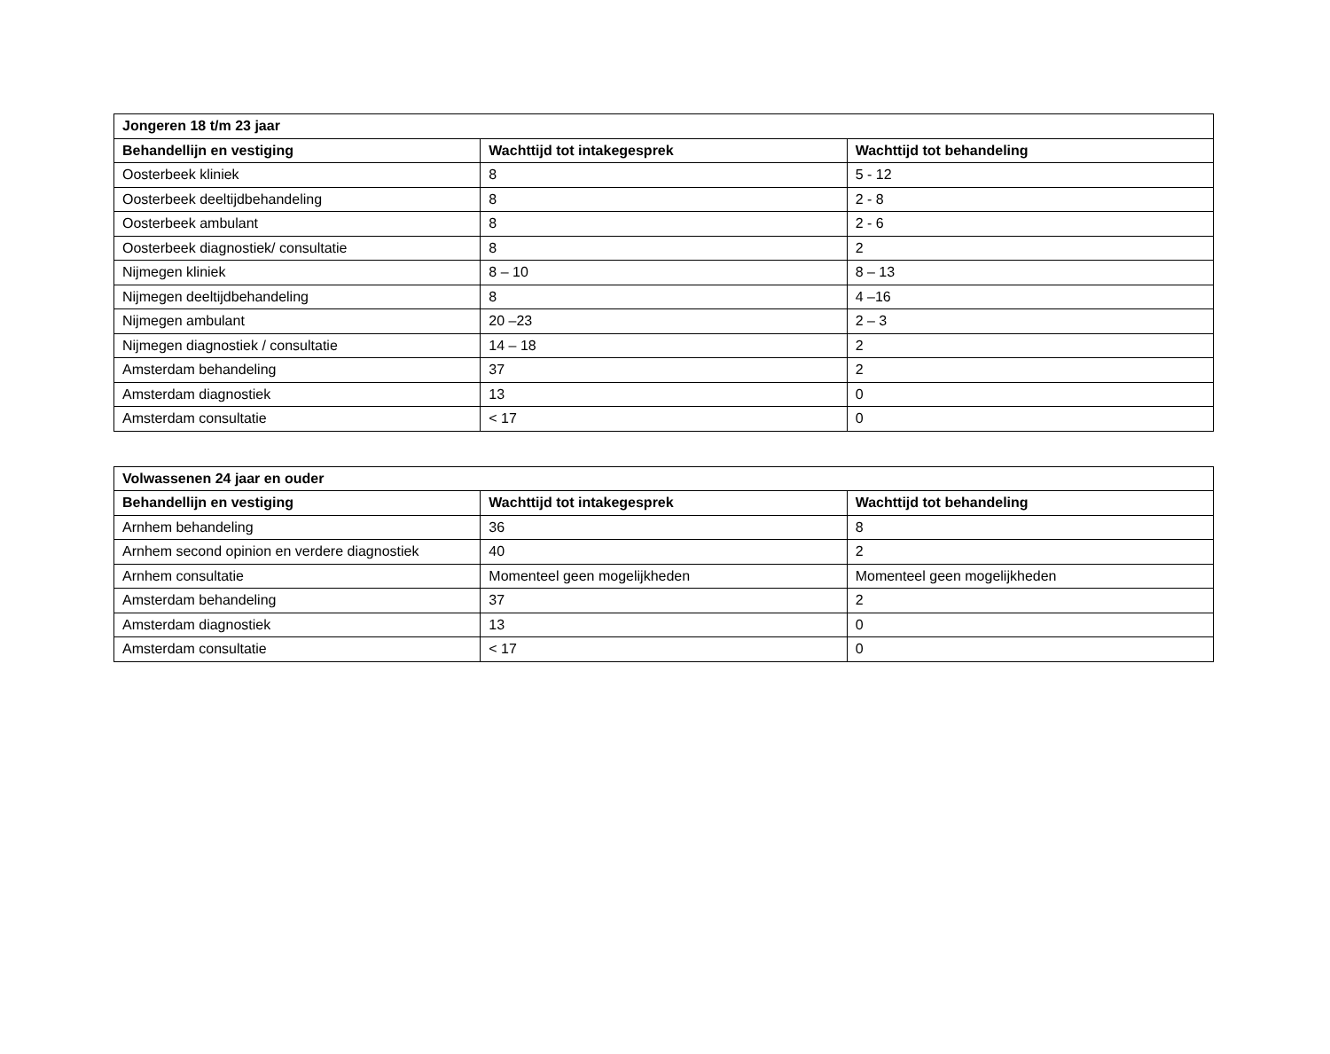| Jongeren 18 t/m 23 jaar | | |
| --- | --- | --- |
| Behandellijn en vestiging | Wachttijd tot intakegesprek | Wachttijd tot behandeling |
| Oosterbeek kliniek | 8 | 5 - 12 |
| Oosterbeek deeltijdbehandeling | 8 | 2 - 8 |
| Oosterbeek ambulant | 8 | 2 - 6 |
| Oosterbeek diagnostiek/ consultatie | 8 | 2 |
| Nijmegen kliniek | 8 – 10 | 8 – 13 |
| Nijmegen deeltijdbehandeling | 8 | 4 –16 |
| Nijmegen ambulant | 20 –23 | 2 – 3 |
| Nijmegen diagnostiek / consultatie | 14 – 18 | 2 |
| Amsterdam behandeling | 37 | 2 |
| Amsterdam diagnostiek | 13 | 0 |
| Amsterdam consultatie | < 17 | 0 |
| Volwassenen 24 jaar en ouder | | |
| --- | --- | --- |
| Behandellijn en vestiging | Wachttijd tot intakegesprek | Wachttijd tot behandeling |
| Arnhem behandeling | 36 | 8 |
| Arnhem second opinion en verdere diagnostiek | 40 | 2 |
| Arnhem consultatie | Momenteel geen mogelijkheden | Momenteel geen mogelijkheden |
| Amsterdam behandeling | 37 | 2 |
| Amsterdam diagnostiek | 13 | 0 |
| Amsterdam consultatie | < 17 | 0 |